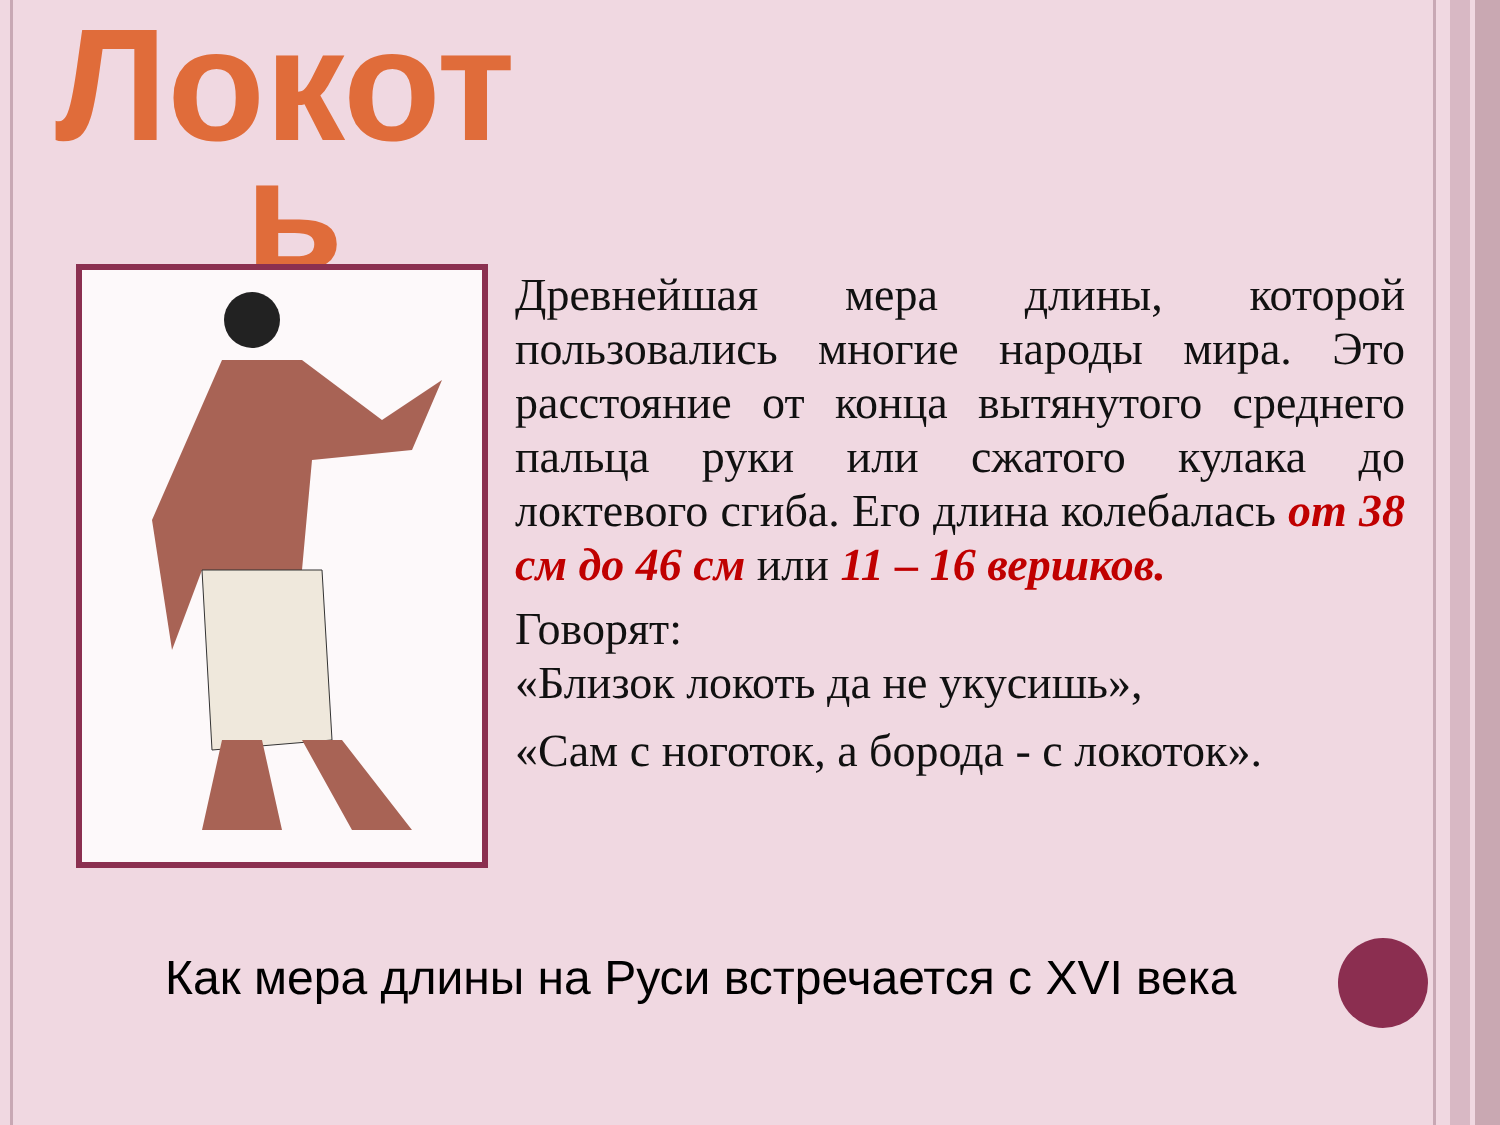Локот
ь
Древнейшая мера длины, которой пользовались многие народы мира. Это расстояние от конца вытянутого среднего пальца руки или сжатого кулака до локтевого сгиба. Его длина колебалась от 38 см до 46 см или 11 – 16 вершков.
Говорят:
«Близок локоть да не укусишь»,
«Сам с ноготок, а борода - с локоток».
Как мера длины на Руси встречается с XVI века